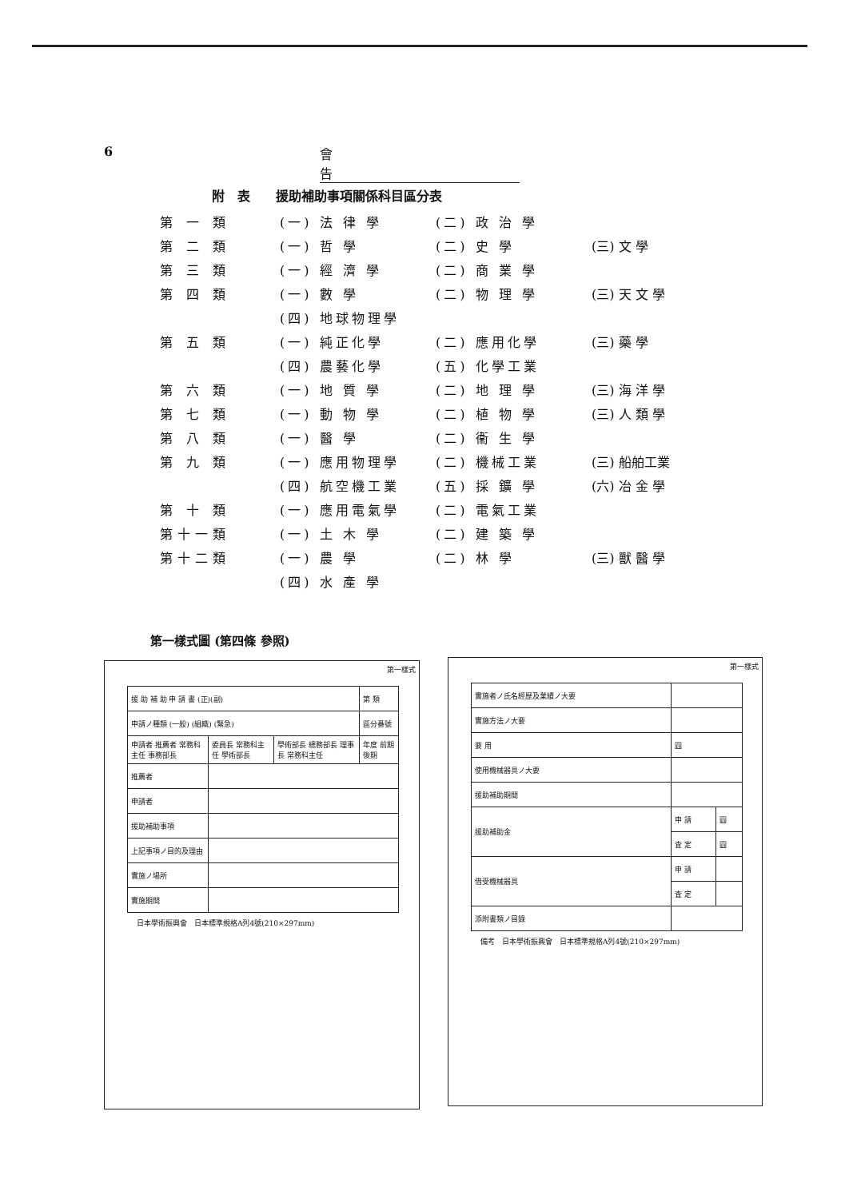6 會 告
附　表　　援助補助事項關係科目區分表
| 第 一 類 | (一) 法 律 學 | (二) 政 治 學 | |
| 第 二 類 | (一) 哲 學 | (二) 史 學 | (三) 文 學 |
| 第 三 類 | (一) 經 濟 學 | (二) 商 業 學 | |
| 第 四 類 | (一) 數 學 | (二) 物 理 學 | (三) 天 文 學 |
| | (四) 地球物理學 | | |
| 第 五 類 | (一) 純正化學 | (二) 應用化學 | (三) 藥 學 |
| | (四) 農藝化學 | (五) 化學工業 | |
| 第 六 類 | (一) 地 質 學 | (二) 地 理 學 | (三) 海 洋 學 |
| 第 七 類 | (一) 動 物 學 | (二) 植 物 學 | (三) 人 類 學 |
| 第 八 類 | (一) 醫 學 | (二) 衞 生 學 | |
| 第 九 類 | (一) 應用物理學 | (二) 機械工業 | (三) 船舶工業 |
| | (四) 航空機工業 | (五) 採 鑛 學 | (六) 冶 金 學 |
| 第 十 類 | (一) 應用電氣學 | (二) 電氣工業 | |
| 第十一類 | (一) 土 木 學 | (二) 建 築 學 | |
| 第十二類 | (一) 農 學 | (二) 林 學 | (三) 獸 醫 學 |
| | (四) 水 產 學 | | |
第一樣式圖 (第四條 參照)
第一樣式
| 援 助 補 助 申 請 書 (正)(副) | | | 第 類 |
| 申請ノ種類 (一般) (組織) (緊急) | | | 區分番號 |
| 申請者 推薦者 常務科主任 事務部長 | 委員長 常務科主任 學術部長 | 學術部長 總務部長 理事長 常務科主任 | 年度 前期 後期 |
| 推薦者 | | | |
| 申請者 | | | |
| 援助補助事項 | | | |
| 上記事項ノ目的及理由 | | | |
| 實施ノ場所 | | | |
| 實施期間 | | | |
日本學術振興會　日本標準規格A列4號(210×297mm)
第一樣式
| 實施者ノ氏名經歷及業績ノ大要 | | |
| 實施方法ノ大要 | | |
| 要 用 | 圓 | |
| 使用機械器具ノ大要 | | |
| 援助補助期間 | | |
| 援助補助金 | 申 請 | 圓 |
| | 査 定 | 圓 |
| 借受機械器具 | 申 請 | |
| | 査 定 | |
| 添附書類ノ目錄 | | |
備考　日本學術振興會　日本標準規格A列4號(210×297mm)